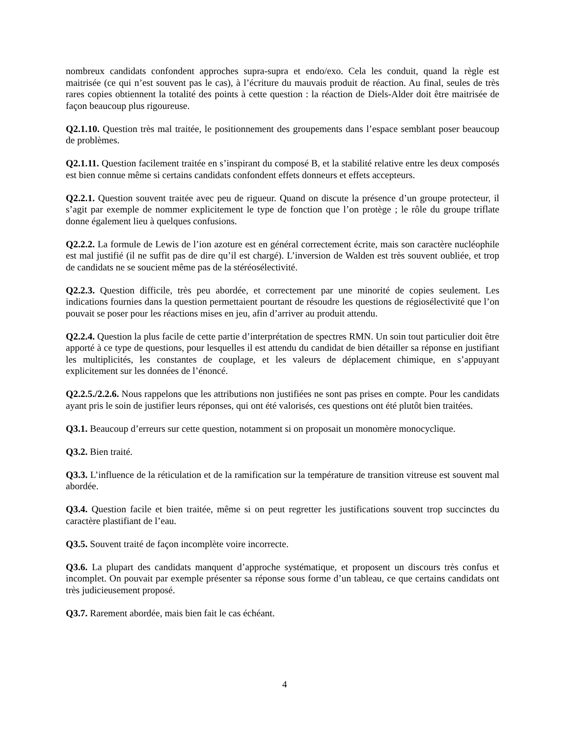nombreux candidats confondent approches supra-supra et endo/exo. Cela les conduit, quand la règle est maitrisée (ce qui n’est souvent pas le cas), à l’écriture du mauvais produit de réaction. Au final, seules de très rares copies obtiennent la totalité des points à cette question : la réaction de Diels-Alder doit être maitrisée de façon beaucoup plus rigoureuse.
Q2.1.10. Question très mal traitée, le positionnement des groupements dans l’espace semblant poser beaucoup de problèmes.
Q2.1.11. Question facilement traitée en s’inspirant du composé B, et la stabilité relative entre les deux composés est bien connue même si certains candidats confondent effets donneurs et effets accepteurs.
Q2.2.1. Question souvent traitée avec peu de rigueur. Quand on discute la présence d’un groupe protecteur, il s’agit par exemple de nommer explicitement le type de fonction que l’on protège ; le rôle du groupe triflate donne également lieu à quelques confusions.
Q2.2.2. La formule de Lewis de l’ion azoture est en général correctement écrite, mais son caractère nucléophile est mal justifié (il ne suffit pas de dire qu’il est chargé). L’inversion de Walden est très souvent oubliée, et trop de candidats ne se soucient même pas de la stéréosélectivité.
Q2.2.3. Question difficile, très peu abordée, et correctement par une minorité de copies seulement. Les indications fournies dans la question permettaient pourtant de résoudre les questions de régiosélectivité que l’on pouvait se poser pour les réactions mises en jeu, afin d’arriver au produit attendu.
Q2.2.4. Question la plus facile de cette partie d’interprétation de spectres RMN. Un soin tout particulier doit être apporté à ce type de questions, pour lesquelles il est attendu du candidat de bien détailler sa réponse en justifiant les multiplicités, les constantes de couplage, et les valeurs de déplacement chimique, en s’appuyant explicitement sur les données de l’énoncé.
Q2.2.5./2.2.6. Nous rappelons que les attributions non justifiées ne sont pas prises en compte. Pour les candidats ayant pris le soin de justifier leurs réponses, qui ont été valorisés, ces questions ont été plutôt bien traitées.
Q3.1. Beaucoup d’erreurs sur cette question, notamment si on proposait un monomère monocyclique.
Q3.2. Bien traité.
Q3.3. L’influence de la réticulation et de la ramification sur la température de transition vitreuse est souvent mal abordée.
Q3.4. Question facile et bien traitée, même si on peut regretter les justifications souvent trop succinctes du caractère plastifiant de l’eau.
Q3.5. Souvent traité de façon incomplète voire incorrecte.
Q3.6. La plupart des candidats manquent d’approche systématique, et proposent un discours très confus et incomplet. On pouvait par exemple présenter sa réponse sous forme d’un tableau, ce que certains candidats ont très judicieusement proposé.
Q3.7. Rarement abordée, mais bien fait le cas échéant.
4